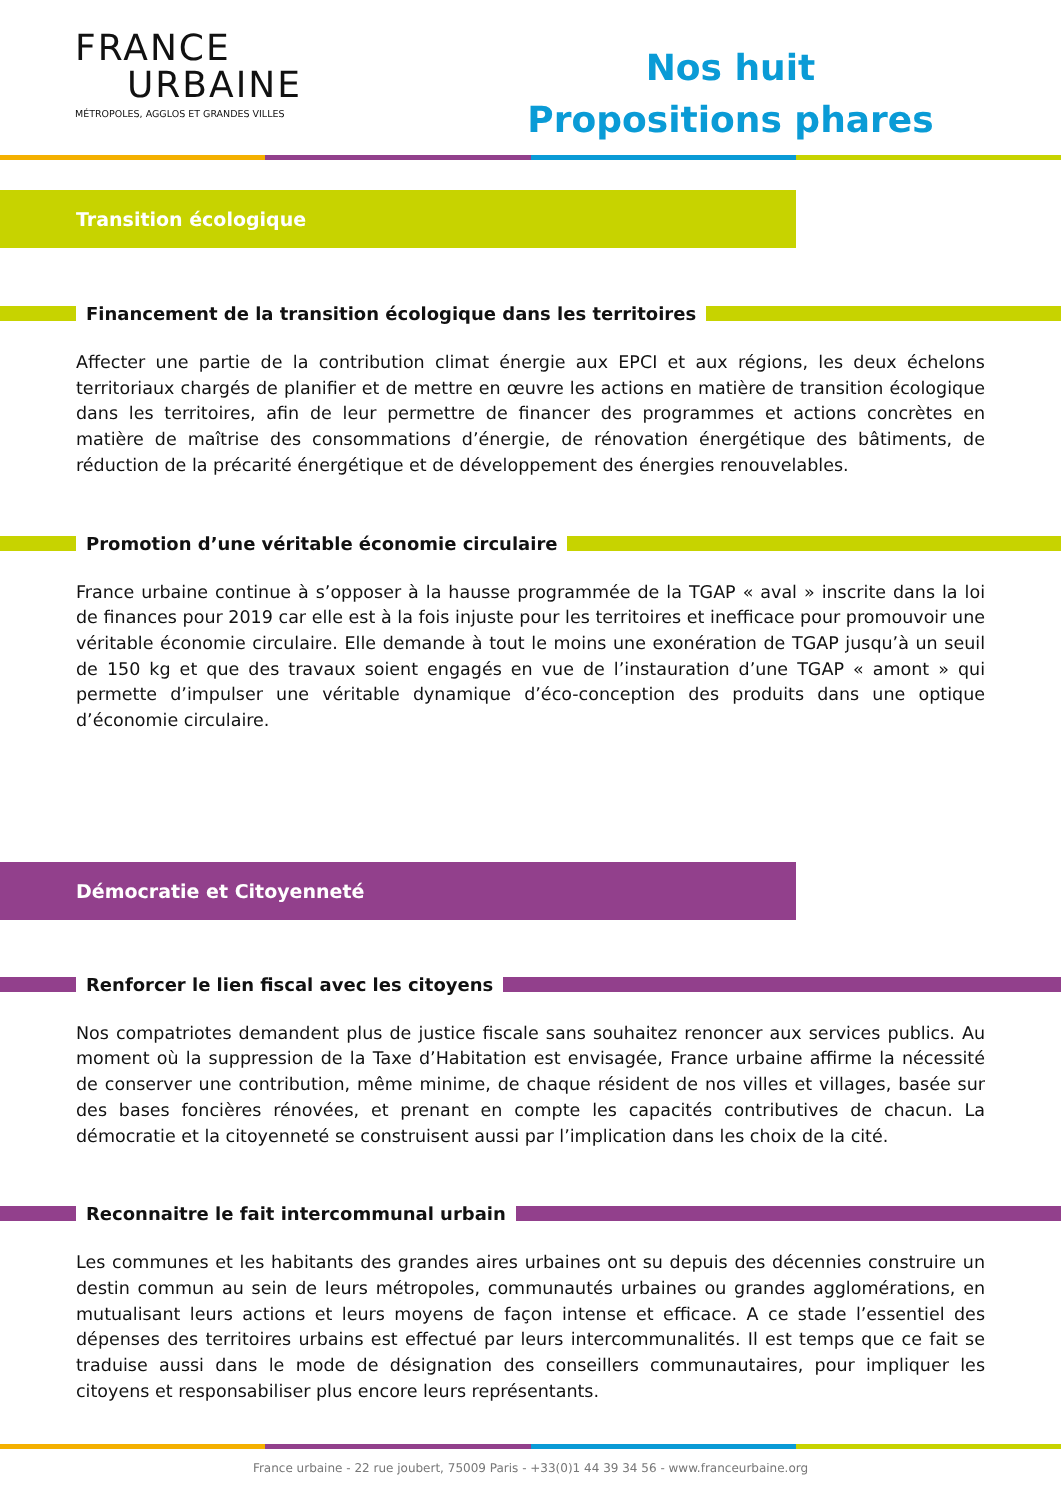FRANCE
URBAINE
MÉTROPOLES, AGGLOS ET GRANDES VILLES
Nos huit
Propositions phares
Transition écologique
Financement de la transition écologique dans les territoires
Affecter une partie de la contribution climat énergie aux EPCI et aux régions, les deux échelons territoriaux chargés de planifier et de mettre en œuvre les actions en matière de transition écologique dans les territoires, afin de leur permettre de financer des programmes et actions concrètes en matière de maîtrise des consommations d’énergie, de rénovation énergétique des bâtiments, de réduction de la précarité énergétique et de développement des énergies renouvelables.
Promotion d’une véritable économie circulaire
France urbaine continue à s’opposer à la hausse programmée de la TGAP « aval » inscrite dans la loi de finances pour 2019 car elle est à la fois injuste pour les territoires et inefficace pour promouvoir une véritable économie circulaire. Elle demande à tout le moins une exonération de TGAP jusqu’à un seuil de 150 kg et que des travaux soient engagés en vue de l’instauration d’une TGAP « amont » qui permette d’impulser une véritable dynamique d’éco-conception des produits dans une optique d’économie circulaire.
Démocratie et Citoyenneté
Renforcer le lien fiscal avec les citoyens
Nos compatriotes demandent plus de justice fiscale sans souhaitez renoncer aux services publics. Au moment où la suppression de la Taxe d’Habitation est envisagée, France urbaine affirme la nécessité de conserver une contribution, même minime, de chaque résident de nos villes et villages, basée sur des bases foncières rénovées, et prenant en compte les capacités contributives de chacun. La démocratie et la citoyenneté se construisent aussi par l’implication dans les choix de la cité.
Reconnaitre le fait intercommunal urbain
Les communes et les habitants des grandes aires urbaines ont su depuis des décennies construire un destin commun au sein de leurs métropoles, communautés urbaines ou grandes agglomérations, en mutualisant leurs actions et leurs moyens de façon intense et efficace. A ce stade l’essentiel des dépenses des territoires urbains est effectué par leurs intercommunalités. Il est temps que ce fait se traduise aussi dans le mode de désignation des conseillers communautaires, pour impliquer les citoyens et responsabiliser plus encore leurs représentants.
France urbaine - 22 rue joubert, 75009 Paris - +33(0)1 44 39 34 56 - www.franceurbaine.org